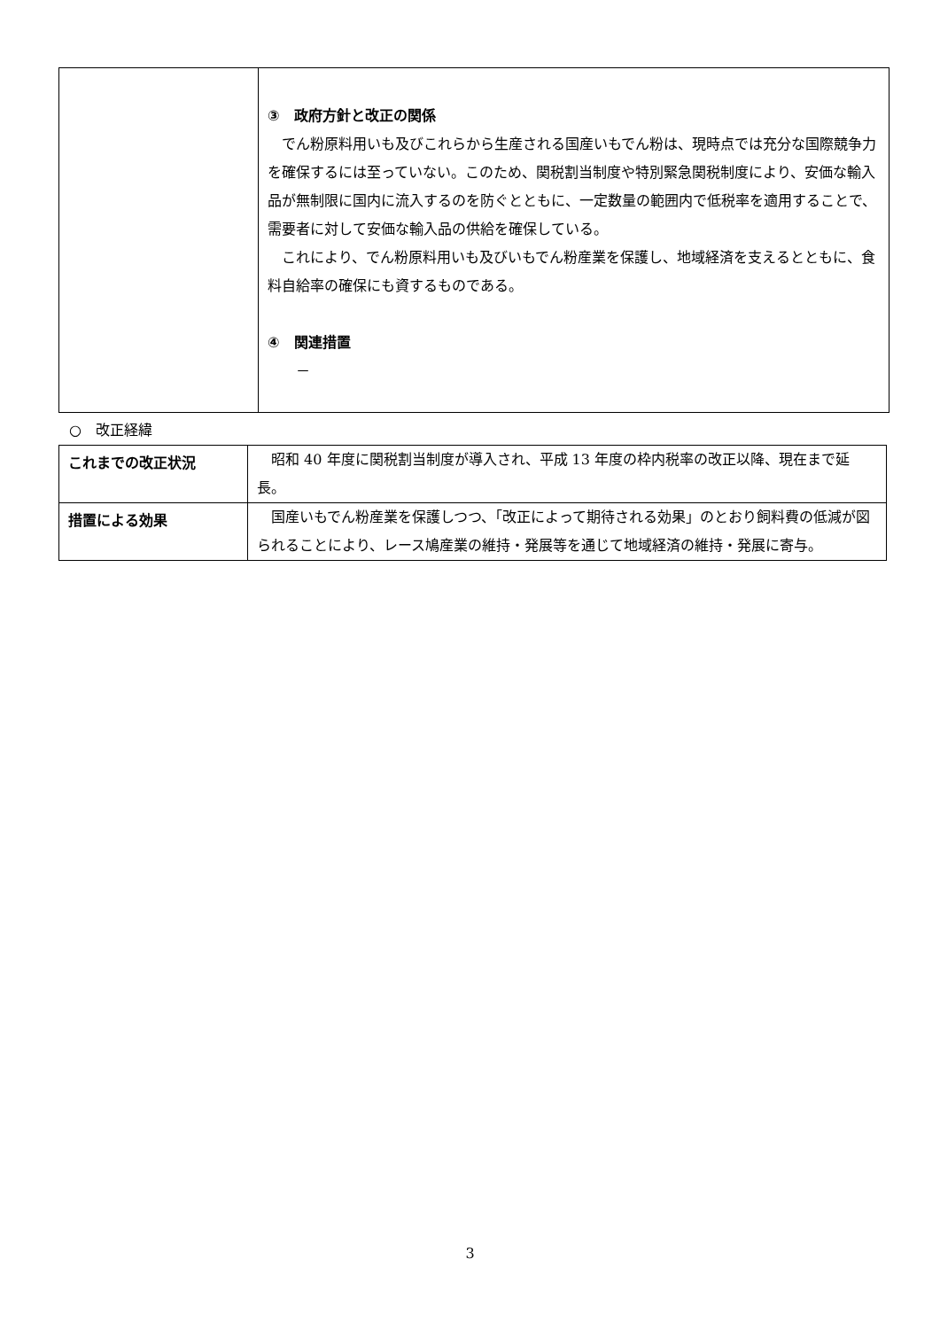| | ③ 政府方針と改正の関係 でん粉原料用いも及びこれらから生産される国産いもでん粉は、現時点では充分な国際競争力を確保するには至っていない。このため、関税割当制度や特別緊急関税制度により、安価な輸入品が無制限に国内に流入するのを防ぐとともに、一定数量の範囲内で低税率を適用することで、需要者に対して安価な輸入品の供給を確保している。 これにより、でん粉原料用いも及びいもでん粉産業を保護し、地域経済を支えるとともに、食料自給率の確保にも資するものである。 ④ 関連措置 － |
○　改正経緯
| これまでの改正状況 | 昭和 40 年度に関税割当制度が導入され、平成 13 年度の枠内税率の改正以降、現在まで延長。 |
| 措置による効果 | 国産いもでん粉産業を保護しつつ、「改正によって期待される効果」のとおり飼料費の低減が図られることにより、レース鳩産業の維持・発展等を通じて地域経済の維持・発展に寄与。 |
3